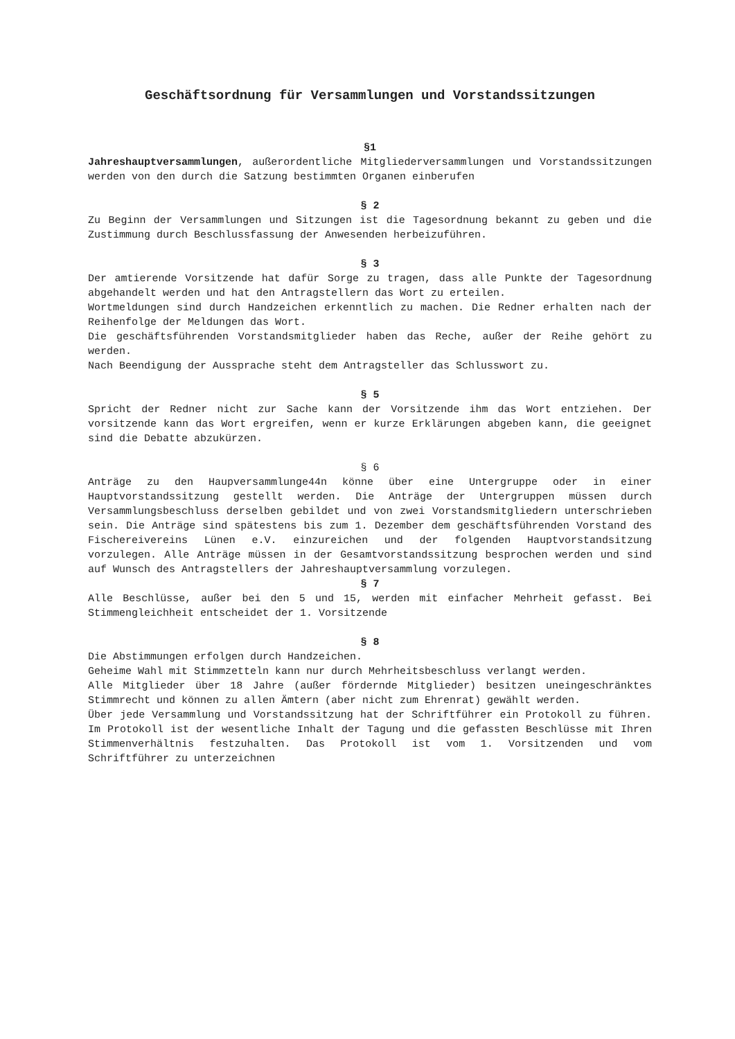Geschäftsordnung für Versammlungen und Vorstandssitzungen
§1
Jahreshauptversammlungen, außerordentliche Mitgliederversammlungen und Vorstandssitzungen werden von den durch die Satzung bestimmten Organen einberufen
§ 2
Zu Beginn der Versammlungen und Sitzungen ist die Tagesordnung bekannt zu geben und die Zustimmung durch Beschlussfassung der Anwesenden herbeizuführen.
§ 3
Der amtierende Vorsitzende hat dafür Sorge zu tragen, dass alle Punkte der Tagesordnung abgehandelt werden und hat den Antragstellern das Wort zu erteilen.
Wortmeldungen sind durch Handzeichen erkenntlich zu machen. Die Redner erhalten nach der Reihenfolge der Meldungen das Wort.
Die geschäftsführenden Vorstandsmitglieder haben das Reche, außer der Reihe gehört zu werden.
Nach Beendigung der Aussprache steht dem Antragsteller das Schlusswort zu.
§ 5
Spricht der Redner nicht zur Sache kann der Vorsitzende ihm das Wort entziehen. Der vorsitzende kann das Wort ergreifen, wenn er kurze Erklärungen abgeben kann, die geeignet sind die Debatte abzukürzen.
§ 6
Anträge zu den Haupversammlunge44n könne über eine Untergruppe oder in einer Hauptvorstandssitzung gestellt werden. Die Anträge der Untergruppen müssen durch Versammlungsbeschluss derselben gebildet und von zwei Vorstandsmitgliedern unterschrieben sein. Die Anträge sind spätestens bis zum 1. Dezember dem geschäftsführenden Vorstand des Fischereivereins Lünen e.V. einzureichen und der folgenden Hauptvorstandsitzung vorzulegen. Alle Anträge müssen in der Gesamtvorstandssitzung besprochen werden und sind auf Wunsch des Antragstellers der Jahreshauptversammlung vorzulegen.
§ 7
Alle Beschlüsse, außer bei den 5 und 15, werden mit einfacher Mehrheit gefasst. Bei Stimmengleichheit entscheidet der 1. Vorsitzende
§ 8
Die Abstimmungen erfolgen durch Handzeichen.
Geheime Wahl mit Stimmzetteln kann nur durch Mehrheitsbeschluss verlangt werden.
Alle Mitglieder über 18 Jahre (außer fördernde Mitglieder) besitzen uneingeschränktes Stimmrecht und können zu allen Ämtern (aber nicht zum Ehrenrat) gewählt werden.
Über jede Versammlung und Vorstandssitzung hat der Schriftführer ein Protokoll zu führen. Im Protokoll ist der wesentliche Inhalt der Tagung und die gefassten Beschlüsse mit Ihren Stimmenverhältnis festzuhalten. Das Protokoll ist vom 1. Vorsitzenden und vom Schriftführer zu unterzeichnen